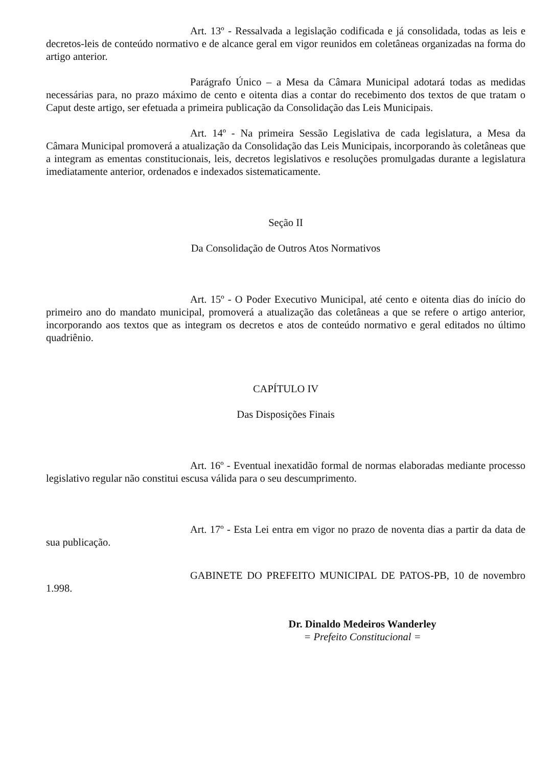Art. 13º - Ressalvada a legislação codificada e já consolidada, todas as leis e decretos-leis de conteúdo normativo e de alcance geral em vigor reunidos em coletâneas organizadas na forma do artigo anterior.
Parágrafo Único – a Mesa da Câmara Municipal adotará todas as medidas necessárias para, no prazo máximo de cento e oitenta dias a contar do recebimento dos textos de que tratam o Caput deste artigo, ser efetuada a primeira publicação da Consolidação das Leis Municipais.
Art. 14º - Na primeira Sessão Legislativa de cada legislatura, a Mesa da Câmara Municipal promoverá a atualização da Consolidação das Leis Municipais, incorporando às coletâneas que a integram as ementas constitucionais, leis, decretos legislativos e resoluções promulgadas durante a legislatura imediatamente anterior, ordenados e indexados sistematicamente.
Seção II
Da Consolidação de Outros Atos Normativos
Art. 15º - O Poder Executivo Municipal, até cento e oitenta dias do início do primeiro ano do mandato municipal, promoverá a atualização das coletâneas a que se refere o artigo anterior, incorporando aos textos que as integram os decretos e atos de conteúdo normativo e geral editados no último quadriênio.
CAPÍTULO IV
Das Disposições Finais
Art. 16º - Eventual inexatidão formal de normas elaboradas mediante processo legislativo regular não constitui escusa válida para o seu descumprimento.
Art. 17º - Esta Lei entra em vigor no prazo de noventa dias a partir da data de sua publicação.
GABINETE DO PREFEITO MUNICIPAL DE PATOS-PB, 10 de novembro 1.998.
Dr. Dinaldo Medeiros Wanderley
= Prefeito Constitucional =